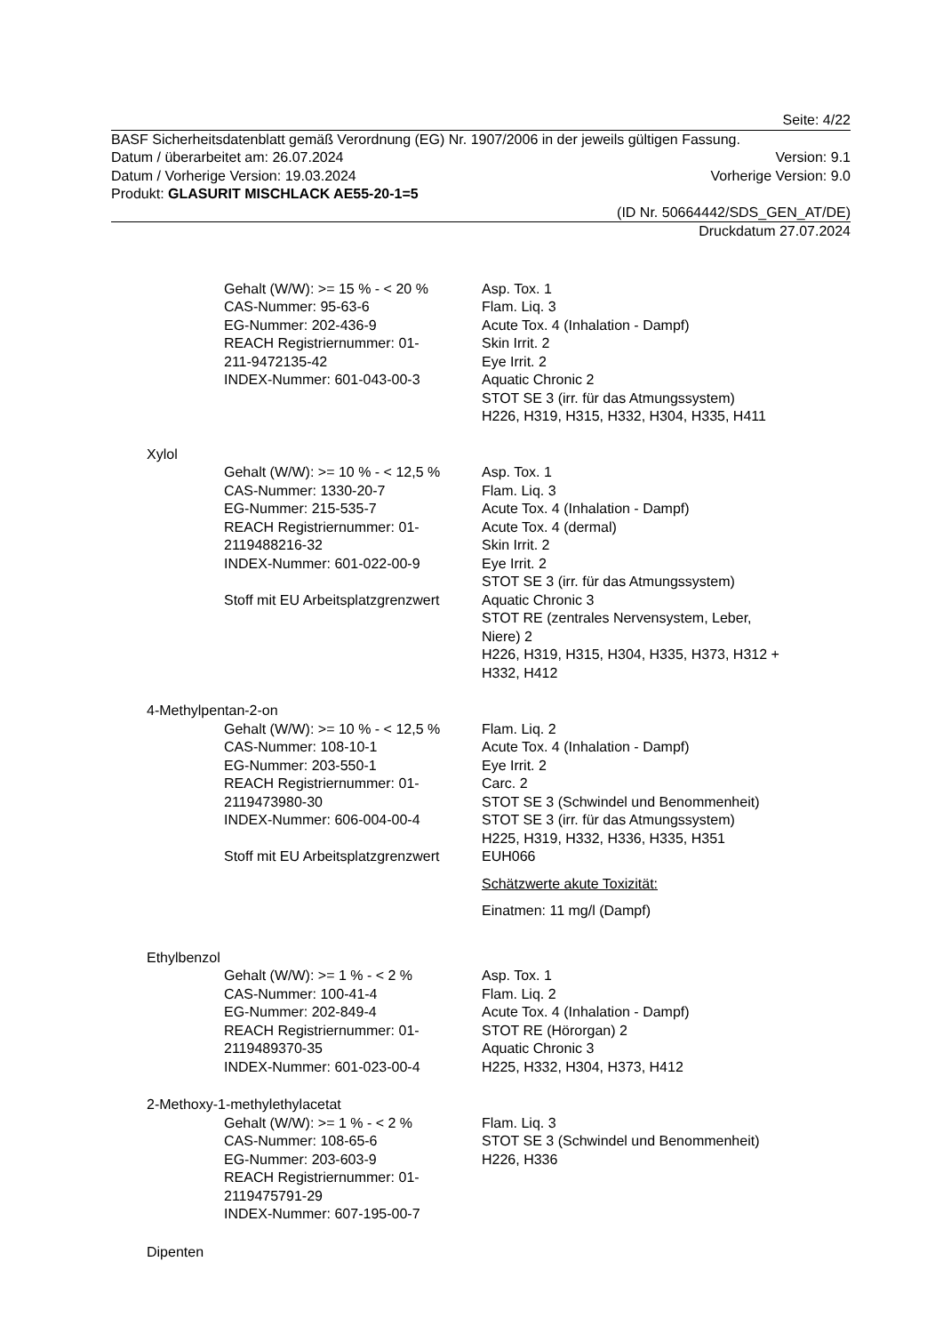Seite: 4/22
BASF Sicherheitsdatenblatt gemäß Verordnung (EG) Nr. 1907/2006 in der jeweils gültigen Fassung.
Datum / überarbeitet am: 26.07.2024 Version: 9.1
Datum / Vorherige Version: 19.03.2024 Vorherige Version: 9.0
Produkt: GLASURIT MISCHLACK AE55-20-1=5
(ID Nr. 50664442/SDS_GEN_AT/DE)
Druckdatum 27.07.2024
Gehalt (W/W): >= 15 % - < 20 %
CAS-Nummer: 95-63-6
EG-Nummer: 202-436-9
REACH Registriernummer: 01-
211-9472135-42
INDEX-Nummer: 601-043-00-3
Asp. Tox. 1
Flam. Liq. 3
Acute Tox. 4 (Inhalation - Dampf)
Skin Irrit. 2
Eye Irrit. 2
Aquatic Chronic 2
STOT SE 3 (irr. für das Atmungssystem)
H226, H319, H315, H332, H304, H335, H411
Xylol
Gehalt (W/W): >= 10 % - < 12,5 %
CAS-Nummer: 1330-20-7
EG-Nummer: 215-535-7
REACH Registriernummer: 01-
2119488216-32
INDEX-Nummer: 601-022-00-9
Stoff mit EU Arbeitsplatzgrenzwert
Asp. Tox. 1
Flam. Liq. 3
Acute Tox. 4 (Inhalation - Dampf)
Acute Tox. 4 (dermal)
Skin Irrit. 2
Eye Irrit. 2
STOT SE 3 (irr. für das Atmungssystem)
Aquatic Chronic 3
STOT RE (zentrales Nervensystem, Leber,
Niere) 2
H226, H319, H315, H304, H335, H373, H312 +
H332, H412
4-Methylpentan-2-on
Gehalt (W/W): >= 10 % - < 12,5 %
CAS-Nummer: 108-10-1
EG-Nummer: 203-550-1
REACH Registriernummer: 01-
2119473980-30
INDEX-Nummer: 606-004-00-4
Stoff mit EU Arbeitsplatzgrenzwert
Flam. Liq. 2
Acute Tox. 4 (Inhalation - Dampf)
Eye Irrit. 2
Carc. 2
STOT SE 3 (Schwindel und Benommenheit)
STOT SE 3 (irr. für das Atmungssystem)
H225, H319, H332, H336, H335, H351
EUH066
Schätzwerte akute Toxizität:
Einatmen: 11 mg/l (Dampf)
Ethylbenzol
Gehalt (W/W): >= 1 % - < 2 %
CAS-Nummer: 100-41-4
EG-Nummer: 202-849-4
REACH Registriernummer: 01-
2119489370-35
INDEX-Nummer: 601-023-00-4
Asp. Tox. 1
Flam. Liq. 2
Acute Tox. 4 (Inhalation - Dampf)
STOT RE (Hörorgan) 2
Aquatic Chronic 3
H225, H332, H304, H373, H412
2-Methoxy-1-methylethylacetat
Gehalt (W/W): >= 1 % - < 2 %
CAS-Nummer: 108-65-6
EG-Nummer: 203-603-9
REACH Registriernummer: 01-
2119475791-29
INDEX-Nummer: 607-195-00-7
Flam. Liq. 3
STOT SE 3 (Schwindel und Benommenheit)
H226, H336
Dipenten